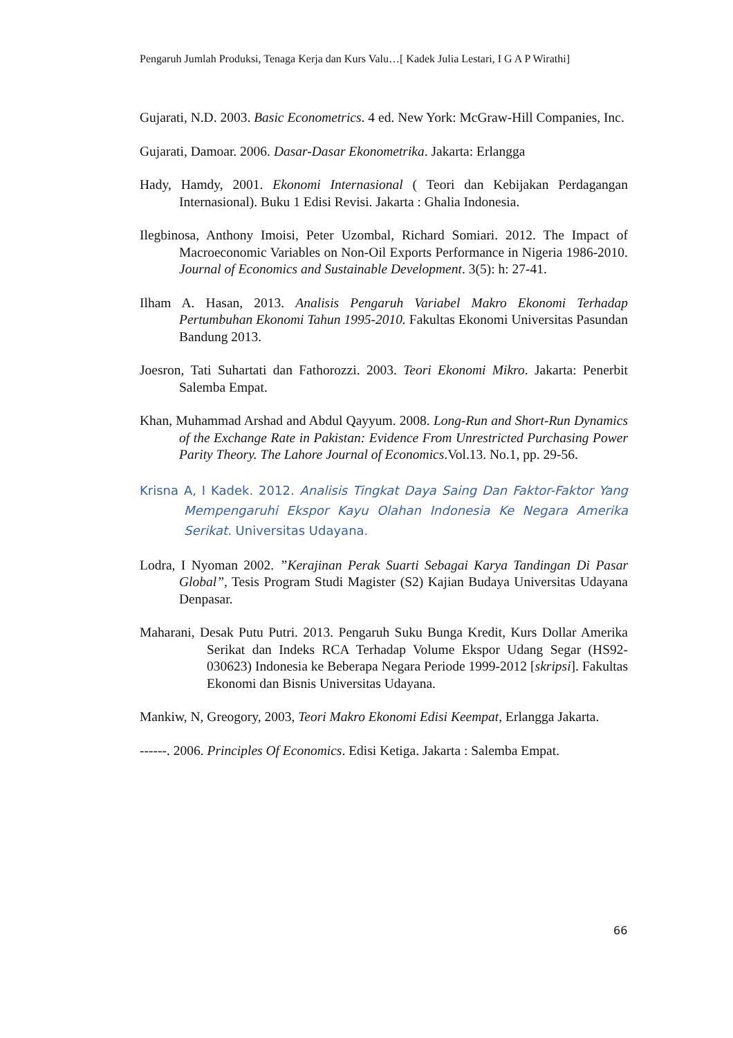Pengaruh Jumlah Produksi, Tenaga Kerja dan Kurs Valu…[ Kadek Julia Lestari, I G A P Wirathi]
Gujarati, N.D. 2003. Basic Econometrics. 4 ed. New York: McGraw-Hill Companies, Inc.
Gujarati, Damoar. 2006. Dasar-Dasar Ekonometrika. Jakarta: Erlangga
Hady, Hamdy, 2001. Ekonomi Internasional ( Teori dan Kebijakan Perdagangan Internasional). Buku 1 Edisi Revisi. Jakarta : Ghalia Indonesia.
Ilegbinosa, Anthony Imoisi, Peter Uzombal, Richard Somiari. 2012. The Impact of Macroeconomic Variables on Non-Oil Exports Performance in Nigeria 1986-2010. Journal of Economics and Sustainable Development. 3(5): h: 27-41.
Ilham A. Hasan, 2013. Analisis Pengaruh Variabel Makro Ekonomi Terhadap Pertumbuhan Ekonomi Tahun 1995-2010. Fakultas Ekonomi Universitas Pasundan Bandung 2013.
Joesron, Tati Suhartati dan Fathorozzi. 2003. Teori Ekonomi Mikro. Jakarta: Penerbit Salemba Empat.
Khan, Muhammad Arshad and Abdul Qayyum. 2008. Long-Run and Short-Run Dynamics of the Exchange Rate in Pakistan: Evidence From Unrestricted Purchasing Power Parity Theory. The Lahore Journal of Economics.Vol.13. No.1, pp. 29-56.
Krisna A, I Kadek. 2012. Analisis Tingkat Daya Saing Dan Faktor-Faktor Yang Mempengaruhi Ekspor Kayu Olahan Indonesia Ke Negara Amerika Serikat. Universitas Udayana.
Lodra, I Nyoman 2002. ”Kerajinan Perak Suarti Sebagai Karya Tandingan Di Pasar Global”, Tesis Program Studi Magister (S2) Kajian Budaya Universitas Udayana Denpasar.
Maharani, Desak Putu Putri. 2013. Pengaruh Suku Bunga Kredit, Kurs Dollar Amerika Serikat dan Indeks RCA Terhadap Volume Ekspor Udang Segar (HS92-030623) Indonesia ke Beberapa Negara Periode 1999-2012 [skripsi]. Fakultas Ekonomi dan Bisnis Universitas Udayana.
Mankiw, N, Greogory, 2003, Teori Makro Ekonomi Edisi Keempat, Erlangga Jakarta.
------. 2006. Principles Of Economics. Edisi Ketiga. Jakarta : Salemba Empat.
66